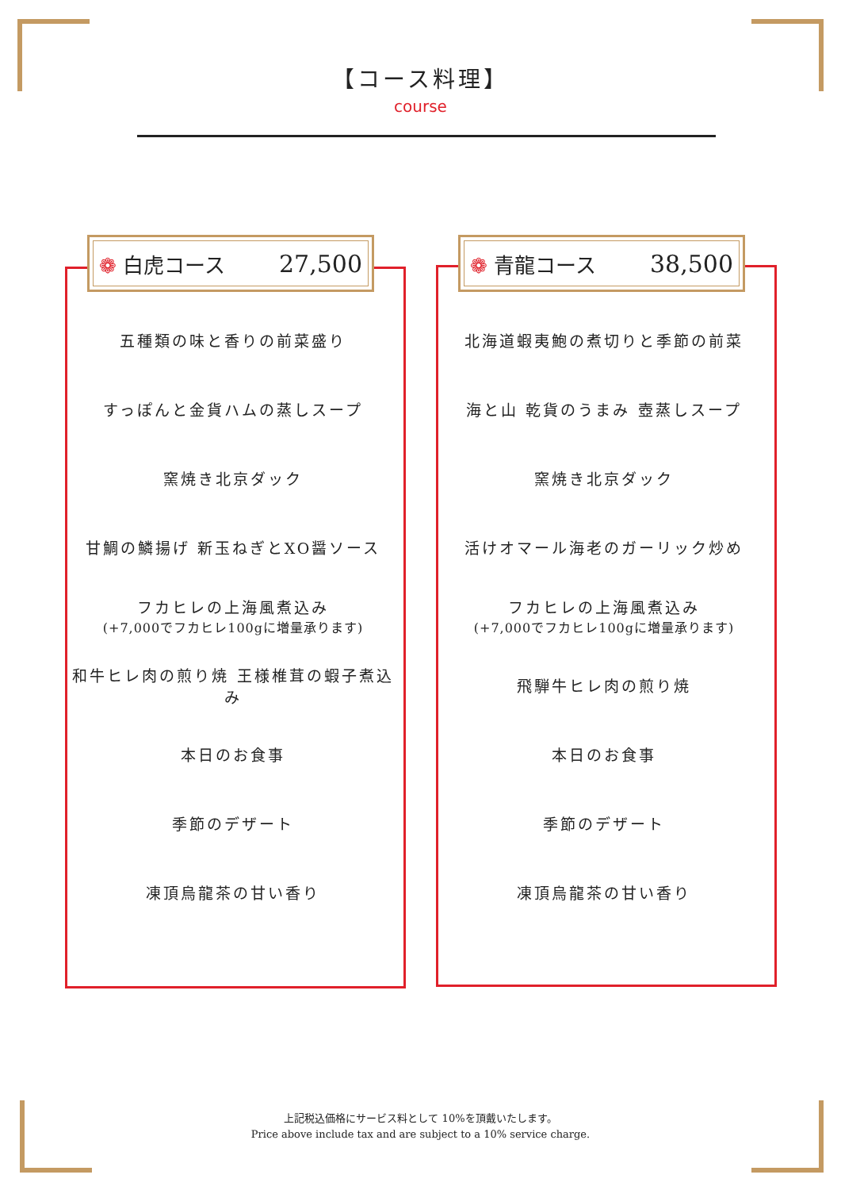【コース料理】
course
❁ 白虎コース 27,500
五種類の味と香りの前菜盛り
すっぽんと金貨ハムの蒸しスープ
窯焼き北京ダック
甘鯛の鱗揚げ 新玉ねぎとXO醤ソース
フカヒレの上海風煮込み
(+7,000でフカヒレ100gに増量承ります)
和牛ヒレ肉の煎り焼 王様椎茸の蝦子煮込み
本日のお食事
季節のデザート
凍頂烏龍茶の甘い香り
❁ 青龍コース 38,500
北海道蝦夷鮑の煮切りと季節の前菜
海と山 乾貨のうまみ 壺蒸しスープ
窯焼き北京ダック
活けオマール海老のガーリック炒め
フカヒレの上海風煮込み
(+7,000でフカヒレ100gに増量承ります)
飛騨牛ヒレ肉の煎り焼
本日のお食事
季節のデザート
凍頂烏龍茶の甘い香り
上記税込価格にサービス料として 10%を頂戴いたします。
Price above include tax and are subject to a 10% service charge.